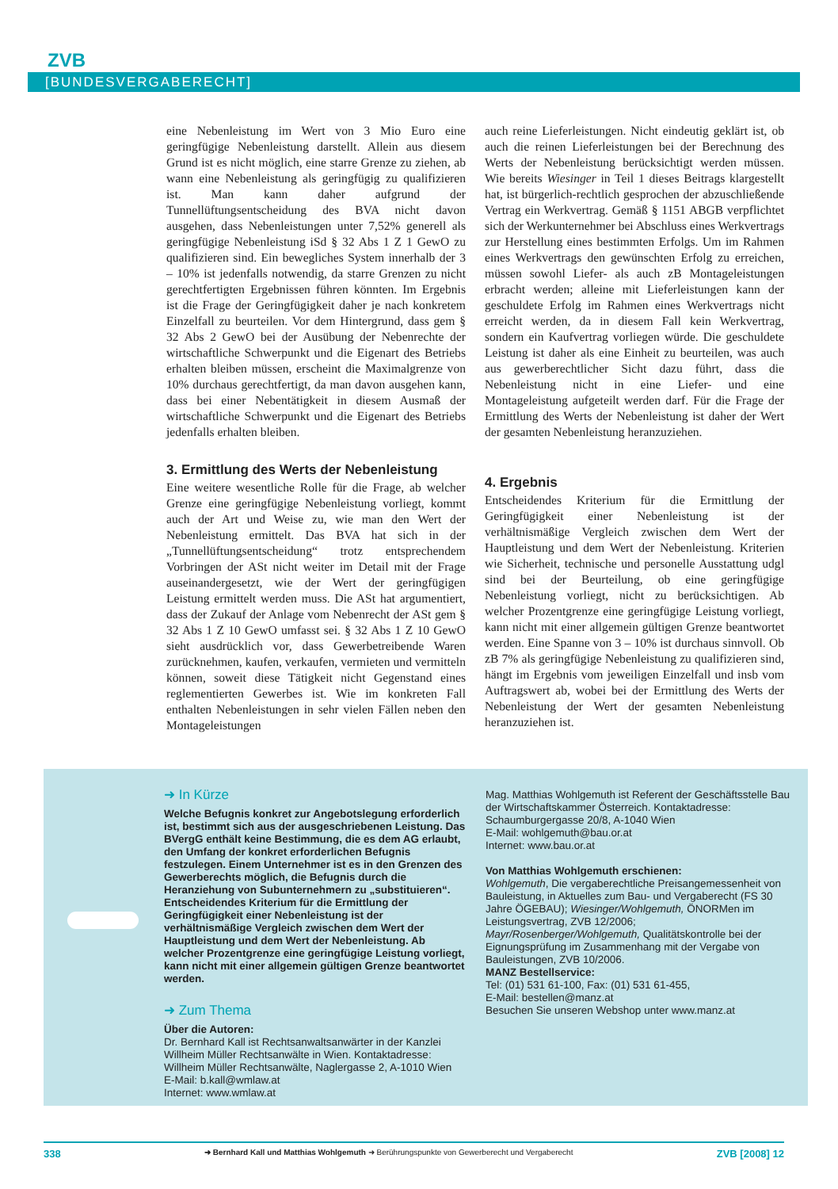ZVB
[BUNDESVERGABERECHT]
eine Nebenleistung im Wert von 3 Mio Euro eine geringfügige Nebenleistung darstellt. Allein aus diesem Grund ist es nicht möglich, eine starre Grenze zu ziehen, ab wann eine Nebenleistung als geringfügig zu qualifizieren ist. Man kann daher aufgrund der Tunnellüftungsentscheidung des BVA nicht davon ausgehen, dass Nebenleistungen unter 7,52% generell als geringfügige Nebenleistung iSd § 32 Abs 1 Z 1 GewO zu qualifizieren sind. Ein bewegliches System innerhalb der 3 – 10% ist jedenfalls notwendig, da starre Grenzen zu nicht gerechtfertigten Ergebnissen führen könnten. Im Ergebnis ist die Frage der Geringfügigkeit daher je nach konkretem Einzelfall zu beurteilen. Vor dem Hintergrund, dass gem § 32 Abs 2 GewO bei der Ausübung der Nebenrechte der wirtschaftliche Schwerpunkt und die Eigenart des Betriebs erhalten bleiben müssen, erscheint die Maximalgrenze von 10% durchaus gerechtfertigt, da man davon ausgehen kann, dass bei einer Nebentätigkeit in diesem Ausmaß der wirtschaftliche Schwerpunkt und die Eigenart des Betriebs jedenfalls erhalten bleiben.
3. Ermittlung des Werts der Nebenleistung
Eine weitere wesentliche Rolle für die Frage, ab welcher Grenze eine geringfügige Nebenleistung vorliegt, kommt auch der Art und Weise zu, wie man den Wert der Nebenleistung ermittelt. Das BVA hat sich in der „Tunnellüftungsentscheidung“ trotz entsprechendem Vorbringen der ASt nicht weiter im Detail mit der Frage auseinandergesetzt, wie der Wert der geringfügigen Leistung ermittelt werden muss. Die ASt hat argumentiert, dass der Zukauf der Anlage vom Nebenrecht der ASt gem § 32 Abs 1 Z 10 GewO umfasst sei. § 32 Abs 1 Z 10 GewO sieht ausdrücklich vor, dass Gewerbetreibende Waren zurücknehmen, kaufen, verkaufen, vermieten und vermitteln können, soweit diese Tätigkeit nicht Gegenstand eines reglementierten Gewerbes ist. Wie im konkreten Fall enthalten Nebenleistungen in sehr vielen Fällen neben den Montageleistungen
auch reine Lieferleistungen. Nicht eindeutig geklärt ist, ob auch die reinen Lieferleistungen bei der Berechnung des Werts der Nebenleistung berücksichtigt werden müssen. Wie bereits Wiesinger in Teil 1 dieses Beitrags klargestellt hat, ist bürgerlich-rechtlich gesprochen der abzuschließende Vertrag ein Werkvertrag. Gemäß § 1151 ABGB verpflichtet sich der Werkunternehmer bei Abschluss eines Werkvertrags zur Herstellung eines bestimmten Erfolgs. Um im Rahmen eines Werkvertrags den gewünschten Erfolg zu erreichen, müssen sowohl Liefer- als auch zB Montageleistungen erbracht werden; alleine mit Lieferleistungen kann der geschuldete Erfolg im Rahmen eines Werkvertrags nicht erreicht werden, da in diesem Fall kein Werkvertrag, sondern ein Kaufvertrag vorliegen würde. Die geschuldete Leistung ist daher als eine Einheit zu beurteilen, was auch aus gewerberechtlicher Sicht dazu führt, dass die Nebenleistung nicht in eine Liefer- und eine Montageleistung aufgeteilt werden darf. Für die Frage der Ermittlung des Werts der Nebenleistung ist daher der Wert der gesamten Nebenleistung heranzuziehen.
4. Ergebnis
Entscheidendes Kriterium für die Ermittlung der Geringfügigkeit einer Nebenleistung ist der verhältnismäßige Vergleich zwischen dem Wert der Hauptleistung und dem Wert der Nebenleistung. Kriterien wie Sicherheit, technische und personelle Ausstattung udgl sind bei der Beurteilung, ob eine geringfügige Nebenleistung vorliegt, nicht zu berücksichtigen. Ab welcher Prozentgrenze eine geringfügige Leistung vorliegt, kann nicht mit einer allgemein gültigen Grenze beantwortet werden. Eine Spanne von 3 – 10% ist durchaus sinnvoll. Ob zB 7% als geringfügige Nebenleistung zu qualifizieren sind, hängt im Ergebnis vom jeweiligen Einzelfall und insb vom Auftragswert ab, wobei bei der Ermittlung des Werts der Nebenleistung der Wert der gesamten Nebenleistung heranzuziehen ist.
➜ In Kürze
Welche Befugnis konkret zur Angebotslegung erforderlich ist, bestimmt sich aus der ausgeschriebenen Leistung. Das BVergG enthält keine Bestimmung, die es dem AG erlaubt, den Umfang der konkret erforderlichen Befugnis festzulegen. Einem Unternehmer ist es in den Grenzen des Gewerberechts möglich, die Befugnis durch die Heranziehung von Subunternehmern zu „substituieren“.
Entscheidendes Kriterium für die Ermittlung der Geringfügigkeit einer Nebenleistung ist der verhältnismäßige Vergleich zwischen dem Wert der Hauptleistung und dem Wert der Nebenleistung. Ab welcher Prozentgrenze eine geringfügige Leistung vorliegt, kann nicht mit einer allgemein gültigen Grenze beantwortet werden.
➜ Zum Thema
Über die Autoren:
Dr. Bernhard Kall ist Rechtsanwaltsanwärter in der Kanzlei Willheim Müller Rechtsanwälte in Wien. Kontaktadresse: Willheim Müller Rechtsanwälte, Naglergasse 2, A-1010 Wien
E-Mail: b.kall@wmlaw.at
Internet: www.wmlaw.at
Mag. Matthias Wohlgemuth ist Referent der Geschäftsstelle Bau der Wirtschaftskammer Österreich. Kontaktadresse: Schaumburgergasse 20/8, A-1040 Wien
E-Mail: wohlgemuth@bau.or.at
Internet: www.bau.or.at
Von Matthias Wohlgemuth erschienen:
Wohlgemuth, Die vergaberechtliche Preisangemessenheit von Bauleistung, in Aktuelles zum Bau- und Vergaberecht (FS 30 Jahre ÖGEBAU); Wiesinger/Wohlgemuth, ÖNORMen im Leistungsvertrag, ZVB 12/2006; Mayr/Rosenberger/Wohlgemuth, Qualitätskontrolle bei der Eignungsprüfung im Zusammenhang mit der Vergabe von Bauleistungen, ZVB 10/2006.
MANZ Bestellservice:
Tel: (01) 531 61-100, Fax: (01) 531 61-455,
E-Mail: bestellen@manz.at
Besuchen Sie unseren Webshop unter www.manz.at
338 ➜ Bernhard Kall und Matthias Wohlgemuth ➜ Berührungspunkte von Gewerberecht und Vergaberecht ZVB [2008] 12